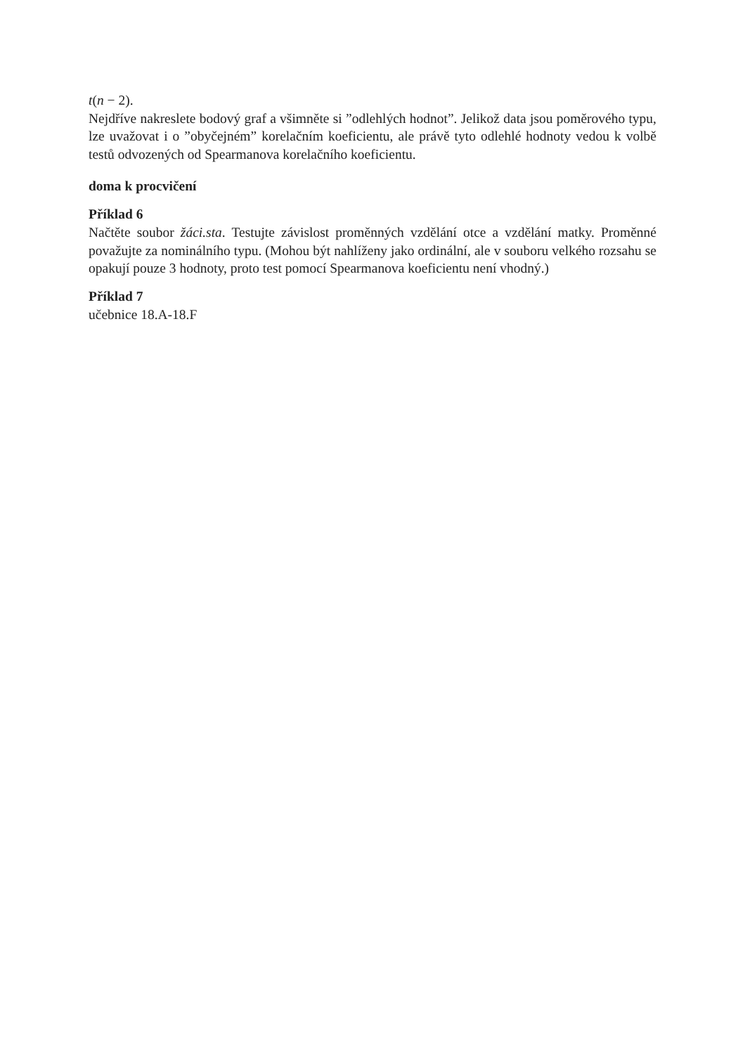t(n − 2).
Nejdříve nakreslete bodový graf a všimněte si ”odlehlých hodnot”. Jelikož data jsou poměrového typu, lze uvažovat i o ”obyčejném” korelačním koeficientu, ale právě tyto odlehlé hodnoty vedou k volbě testů odvozených od Spearmanova korelačního koeficientu.
doma k procvičení
Příklad 6
Načtěte soubor žáci.sta. Testujte závislost proměnných vzdělání otce a vzdělání matky. Proměnné považujte za nominálního typu. (Mohou být nahlíženy jako ordinální, ale v souboru velkého rozsahu se opakují pouze 3 hodnoty, proto test pomocí Spearmanova koeficientu není vhodný.)
Příklad 7
učebnice 18.A-18.F